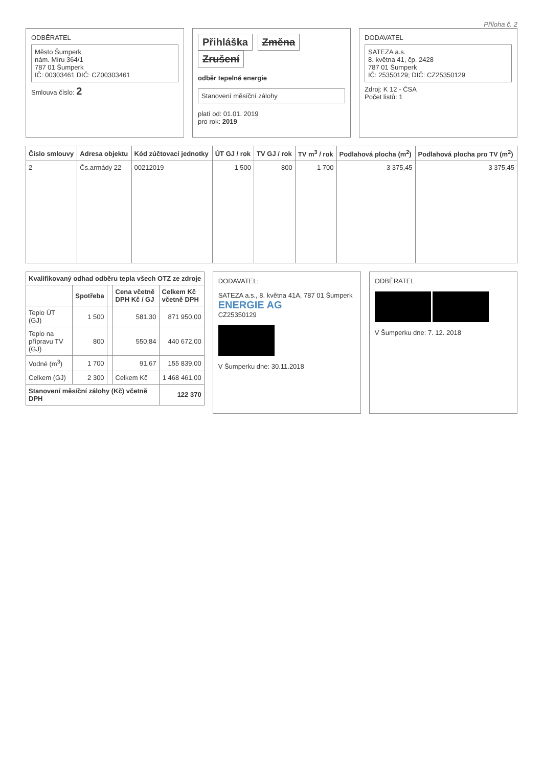Příloha č. 2
ODBĚRATEL
Město Šumperk
nám. Míru 364/1
787 01 Šumperk
IČ: 00303461 DIČ: CZ00303461
Smlouva číslo: 2
Přihláška Změna Zrušení
odběr tepelné energie
Stanovení měsíční zálohy
platí od: 01.01. 2019
pro rok: 2019
DODAVATEL
SATEZA a.s.
8. května 41, čp. 2428
787 01 Šumperk
IČ: 25350129; DIČ: CZ25350129
Zdroj: K 12 - ČSA
Počet listů: 1
| Číslo smlouvy | Adresa objektu | Kód zúčtovací jednotky | ÚT GJ / rok | TV GJ / rok | TV m<sup>3</sup> / rok | Podlahová plocha (m<sup>2</sup>) | Podlahová plocha pro TV (m<sup>2</sup>) |
| --- | --- | --- | --- | --- | --- | --- | --- |
| 2 | Čs.armády 22 | 00212019 | 1 500 | 800 | 1 700 | 3 375,45 | 3 375,45 |
| Kvalifikovaný odhad odběru tepla všech OTZ ze zdroje | | | | |
| --- | --- | --- | --- | --- |
| | Spotřeba | | Cena včetně DPH Kč / GJ | Celkem Kč včetně DPH |
| Teplo ÚT (GJ) | 1 500 | | 581,30 | 871 950,00 |
| Teplo na přípravu TV (GJ) | 800 | | 550,84 | 440 672,00 |
| Vodné (m<sup>3</sup>) | 1 700 | | 91,67 | 155 839,00 |
| Celkem (GJ) | 2 300 | | Celkem Kč | 1 468 461,00 |
| Stanovení měsíční zálohy (Kč) včetně DPH | | | | 122 370 |
DODAVATEL:
SATEZA a.s., 8. května 41A, 787 01 Šumperk
ENERGIE AG
CZ25350129
V Šumperku dne: 30.11.2018
ODBĚRATEL
V Šumperku dne: 7. 12. 2018